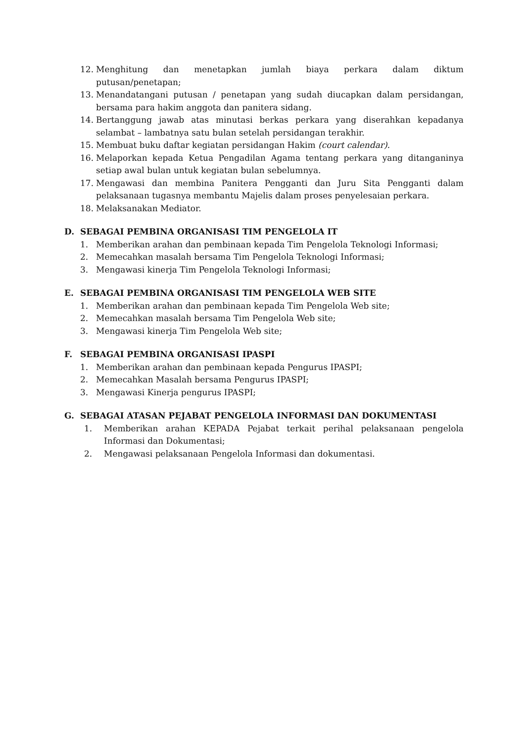12. Menghitung dan menetapkan jumlah biaya perkara dalam diktum putusan/penetapan;
13. Menandatangani putusan / penetapan yang sudah diucapkan dalam persidangan, bersama para hakim anggota dan panitera sidang.
14. Bertanggung jawab atas minutasi berkas perkara yang diserahkan kepadanya selambat – lambatnya satu bulan setelah persidangan terakhir.
15. Membuat buku daftar kegiatan persidangan Hakim (court calendar).
16. Melaporkan kepada Ketua Pengadilan Agama tentang perkara yang ditanganinya setiap awal bulan untuk kegiatan bulan sebelumnya.
17. Mengawasi dan membina Panitera Pengganti dan Juru Sita Pengganti dalam pelaksanaan tugasnya membantu Majelis dalam proses penyelesaian perkara.
18. Melaksanakan Mediator.
D. SEBAGAI PEMBINA ORGANISASI TIM PENGELOLA IT
1. Memberikan arahan dan pembinaan kepada Tim Pengelola Teknologi Informasi;
2. Memecahkan masalah bersama Tim Pengelola Teknologi Informasi;
3. Mengawasi kinerja Tim Pengelola Teknologi Informasi;
E. SEBAGAI PEMBINA ORGANISASI TIM PENGELOLA WEB SITE
1. Memberikan arahan dan pembinaan kepada Tim Pengelola Web site;
2. Memecahkan masalah bersama Tim Pengelola Web site;
3. Mengawasi kinerja Tim Pengelola Web site;
F. SEBAGAI PEMBINA ORGANISASI IPASPI
1. Memberikan arahan dan pembinaan kepada Pengurus IPASPI;
2. Memecahkan Masalah bersama Pengurus IPASPI;
3. Mengawasi Kinerja pengurus IPASPI;
G. SEBAGAI ATASAN PEJABAT PENGELOLA INFORMASI DAN DOKUMENTASI
1. Memberikan arahan KEPADA Pejabat terkait perihal pelaksanaan pengelola Informasi dan Dokumentasi;
2. Mengawasi pelaksanaan Pengelola Informasi dan dokumentasi.